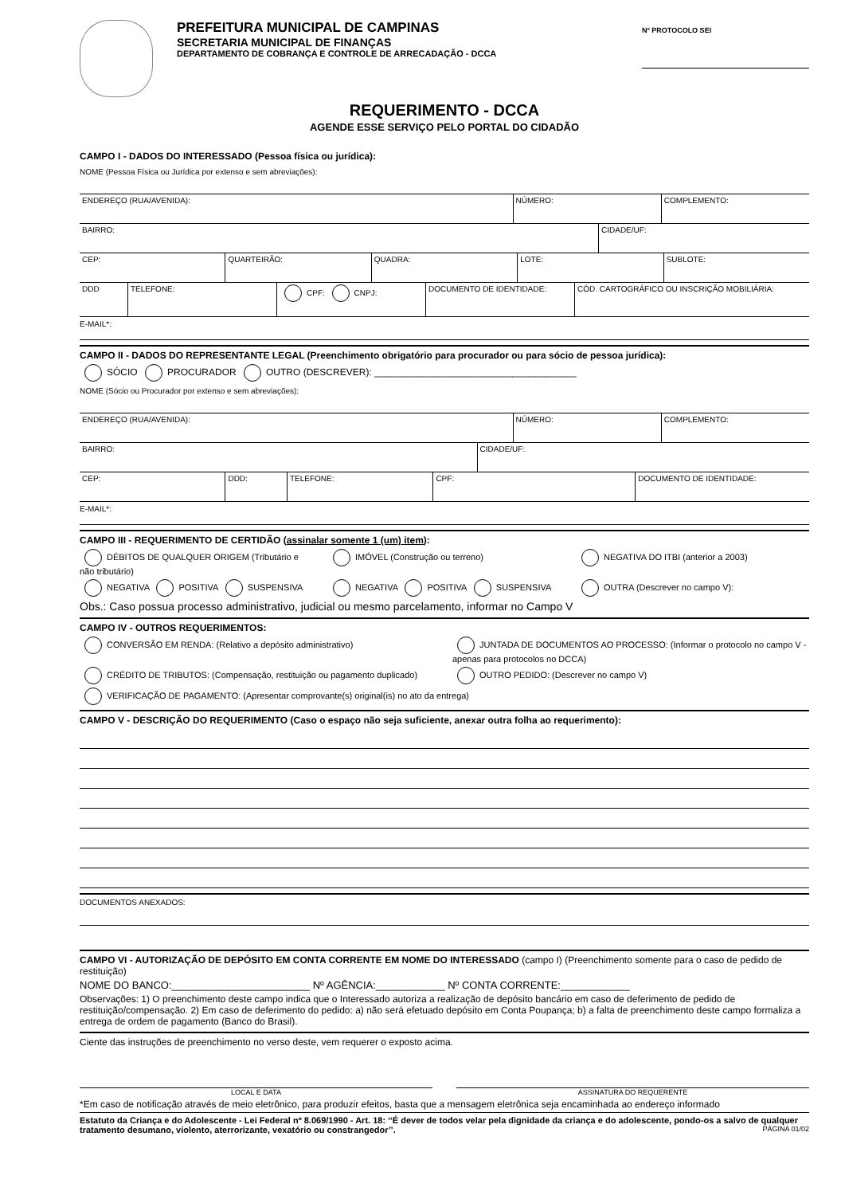PREFEITURA MUNICIPAL DE CAMPINAS
SECRETARIA MUNICIPAL DE FINANÇAS
DEPARTAMENTO DE COBRANÇA E CONTROLE DE ARRECADAÇÃO - DCCA
Nº PROTOCOLO SEI
REQUERIMENTO - DCCA
AGENDE ESSE SERVIÇO PELO PORTAL DO CIDADÃO
CAMPO I - DADOS DO INTERESSADO (Pessoa física ou jurídica):
NOME (Pessoa Física ou Jurídica por extenso e sem abreviações):
ENDEREÇO (RUA/AVENIDA): NÚMERO: COMPLEMENTO:
BAIRRO: CIDADE/UF:
CEP: QUARTEIRÃO: QUADRA: LOTE: SUBLOTE:
DDD TELEFONE: CPF: CNPJ: DOCUMENTO DE IDENTIDADE: CÓD. CARTOGRÁFICO OU INSCRIÇÃO MOBILIÁRIA:
E-MAIL*:
CAMPO II - DADOS DO REPRESENTANTE LEGAL (Preenchimento obrigatório para procurador ou para sócio de pessoa jurídica):
SÓCIO PROCURADOR OUTRO (DESCREVER): ______________________________________
NOME (Sócio ou Procurador por extenso e sem abreviações):
ENDEREÇO (RUA/AVENIDA): NÚMERO: COMPLEMENTO:
BAIRRO: CIDADE/UF:
CEP: DDD: TELEFONE: CPF: DOCUMENTO DE IDENTIDADE:
E-MAIL*:
CAMPO III - REQUERIMENTO DE CERTIDÃO (assinalar somente 1 (um) item):
DÉBITOS DE QUALQUER ORIGEM (Tributário e não tributário)
IMÓVEL (Construção ou terreno) NEGATIVA DO ITBI (anterior a 2003)
NEGATIVA POSITIVA SUSPENSIVA NEGATIVA POSITIVA SUSPENSIVA OUTRA (Descrever no campo V):
Obs.: Caso possua processo administrativo, judicial ou mesmo parcelamento, informar no Campo V
CAMPO IV - OUTROS REQUERIMENTOS:
CONVERSÃO EM RENDA: (Relativo a depósito administrativo)
JUNTADA DE DOCUMENTOS AO PROCESSO: (Informar o protocolo no campo V - apenas para protocolos no DCCA)
CRÉDITO DE TRIBUTOS: (Compensação, restituição ou pagamento duplicado)
OUTRO PEDIDO: (Descrever no campo V)
VERIFICAÇÃO DE PAGAMENTO: (Apresentar comprovante(s) original(is) no ato da entrega)
CAMPO V - DESCRIÇÃO DO REQUERIMENTO (Caso o espaço não seja suficiente, anexar outra folha ao requerimento):
DOCUMENTOS ANEXADOS:
CAMPO VI - AUTORIZAÇÃO DE DEPÓSITO EM CONTA CORRENTE EM NOME DO INTERESSADO (campo I) (Preenchimento somente para o caso de pedido de restituição)
NOME DO BANCO:________________________ Nº AGÊNCIA:____________ Nº CONTA CORRENTE:____________
Observações: 1) O preenchimento deste campo indica que o Interessado autoriza a realização de depósito bancário em caso de deferimento de pedido de restituição/compensação. 2) Em caso de deferimento do pedido: a) não será efetuado depósito em Conta Poupança; b) a falta de preenchimento deste campo formaliza a entrega de ordem de pagamento (Banco do Brasil).
Ciente das instruções de preenchimento no verso deste, vem requerer o exposto acima.
LOCAL E DATA ASSINATURA DO REQUERENTE
*Em caso de notificação através de meio eletrônico, para produzir efeitos, basta que a mensagem eletrônica seja encaminhada ao endereço informado
Estatuto da Criança e do Adolescente - Lei Federal nº 8.069/1990 - Art. 18: ‘‘É dever de todos velar pela dignidade da criança e do adolescente, pondo-os a salvo de qualquer tratamento desumano, violento, aterrorizante, vexatório ou constrangedor’’. PÁGINA 01/02